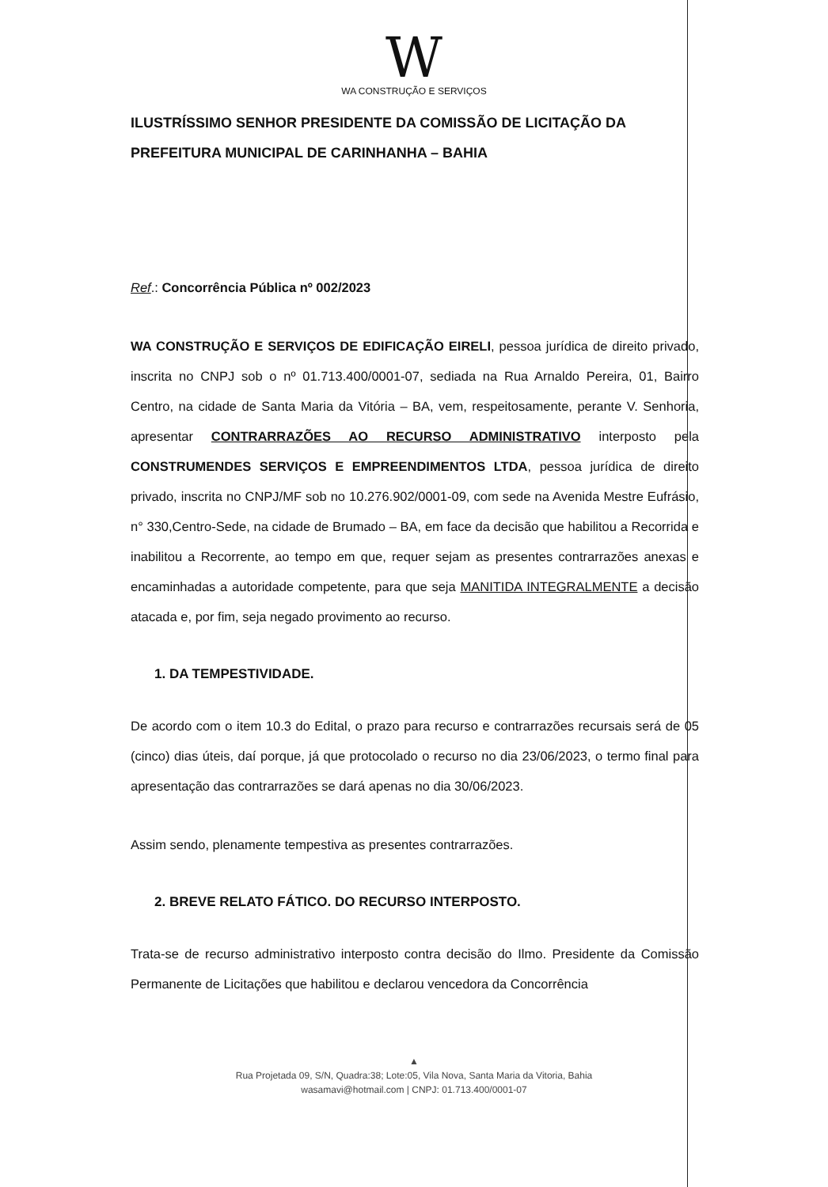W
WA CONSTRUÇÃO E SERVIÇOS
ILUSTRÍSSIMO SENHOR PRESIDENTE DA COMISSÃO DE LICITAÇÃO DA PREFEITURA MUNICIPAL DE CARINHANHA – BAHIA
Ref.: Concorrência Pública nº 002/2023
WA CONSTRUÇÃO E SERVIÇOS DE EDIFICAÇÃO EIRELI, pessoa jurídica de direito privado, inscrita no CNPJ sob o nº 01.713.400/0001-07, sediada na Rua Arnaldo Pereira, 01, Bairro Centro, na cidade de Santa Maria da Vitória – BA, vem, respeitosamente, perante V. Senhoria, apresentar CONTRARRAZÕES AO RECURSO ADMINISTRATIVO interposto pela CONSTRUMENDES SERVIÇOS E EMPREENDIMENTOS LTDA, pessoa jurídica de direito privado, inscrita no CNPJ/MF sob no 10.276.902/0001-09, com sede na Avenida Mestre Eufrásio, n° 330,Centro-Sede, na cidade de Brumado – BA, em face da decisão que habilitou a Recorrida e inabilitou a Recorrente, ao tempo em que, requer sejam as presentes contrarrazões anexas e encaminhadas a autoridade competente, para que seja MANITIDA INTEGRALMENTE a decisão atacada e, por fim, seja negado provimento ao recurso.
1. DA TEMPESTIVIDADE.
De acordo com o item 10.3 do Edital, o prazo para recurso e contrarrazões recursais será de 05 (cinco) dias úteis, daí porque, já que protocolado o recurso no dia 23/06/2023, o termo final para apresentação das contrarrazões se dará apenas no dia 30/06/2023.
Assim sendo, plenamente tempestiva as presentes contrarrazões.
2. BREVE RELATO FÁTICO. DO RECURSO INTERPOSTO.
Trata-se de recurso administrativo interposto contra decisão do Ilmo. Presidente da Comissão Permanente de Licitações que habilitou e declarou vencedora da Concorrência
▲
Rua Projetada 09, S/N, Quadra:38; Lote:05, Vila Nova, Santa Maria da Vitoria, Bahia
wasamavi@hotmail.com | CNPJ: 01.713.400/0001-07